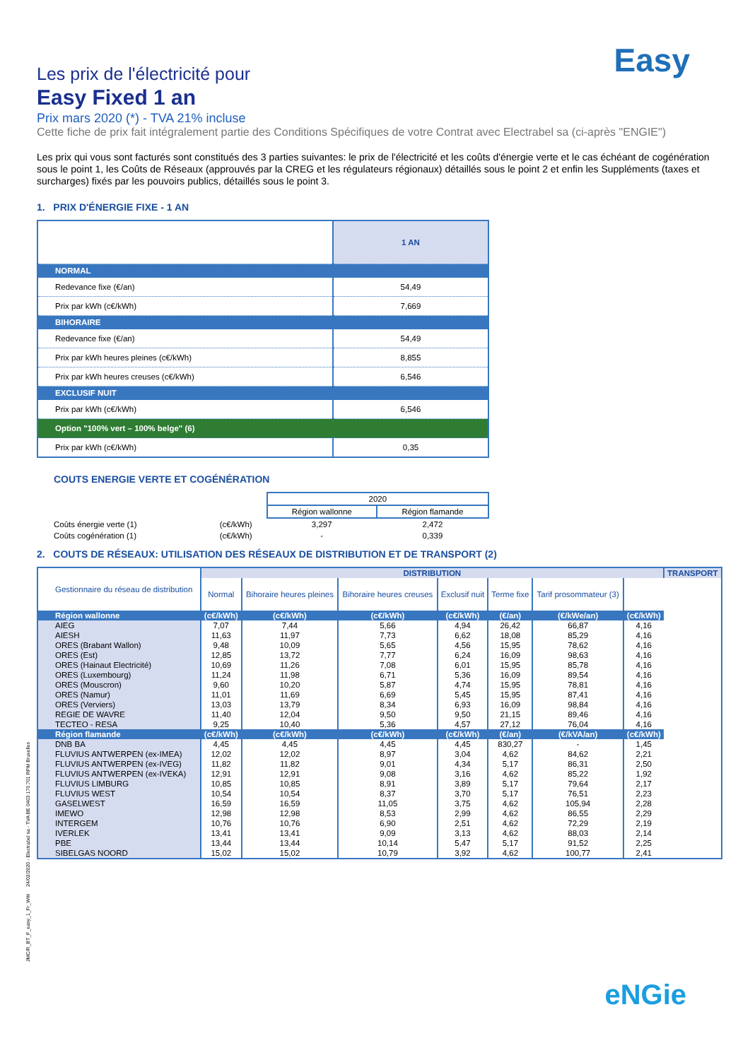Easy
Les prix de l'électricité pour
Easy Fixed 1 an
Prix mars 2020 (*) - TVA 21% incluse
Cette fiche de prix fait intégralement partie des Conditions Spécifiques de votre Contrat avec Electrabel sa (ci-après "ENGIE")
Les prix qui vous sont facturés sont constitués des 3 parties suivantes: le prix de l'électricité et les coûts d'énergie verte et le cas échéant de cogénération sous le point 1, les Coûts de Réseaux (approuvés par la CREG et les régulateurs régionaux) détaillés sous le point 2 et enfin les Suppléments (taxes et surcharges) fixés par les pouvoirs publics, détaillés sous le point 3.
1. PRIX D'ÉNERGIE FIXE - 1 AN
| | 1 AN |
| NORMAL | |
| Redevance fixe (€/an) | 54,49 |
| Prix par kWh (c€/kWh) | 7,669 |
| BIHORAIRE | |
| Redevance fixe (€/an) | 54,49 |
| Prix par kWh heures pleines (c€/kWh) | 8,855 |
| Prix par kWh heures creuses (c€/kWh) | 6,546 |
| EXCLUSIF NUIT | |
| Prix par kWh (c€/kWh) | 6,546 |
| Option "100% vert – 100% belge" (6) | |
| Prix par kWh (c€/kWh) | 0,35 |
COUTS ENERGIE VERTE ET COGÉNÉRATION
| | | 2020 | |
| | | Région wallonne | Région flamande |
| Coûts énergie verte (1) | (c€/kWh) | 3,297 | 2,472 |
| Coûts cogénération (1) | (c€/kWh) | - | 0,339 |
2. COUTS DE RÉSEAUX: UTILISATION DES RÉSEAUX DE DISTRIBUTION ET DE TRANSPORT (2)
| Gestionnaire du réseau de distribution | DISTRIBUTION | | | | | | | TRANSPORT |
| --- | --- | --- | --- | --- | --- | --- | --- | --- |
| | Normal | Bihoraire heures pleines | Bihoraire heures creuses | Exclusif nuit | Terme fixe | Tarif prosommateur (3) | | |
| Région wallonne | (c€/kWh) | (c€/kWh) | (c€/kWh) | (c€/kWh) | (€/an) | (€/kWe/an) | (c€/kWh) | |
| AIEG | 7,07 | 7,44 | 5,66 | 4,94 | 26,42 | 66,87 | 4,16 | |
| AIESH | 11,63 | 11,97 | 7,73 | 6,62 | 18,08 | 85,29 | 4,16 | |
| ORES (Brabant Wallon) | 9,48 | 10,09 | 5,65 | 4,56 | 15,95 | 78,62 | 4,16 | |
| ORES (Est) | 12,85 | 13,72 | 7,77 | 6,24 | 16,09 | 98,63 | 4,16 | |
| ORES (Hainaut Electricité) | 10,69 | 11,26 | 7,08 | 6,01 | 15,95 | 85,78 | 4,16 | |
| ORES (Luxembourg) | 11,24 | 11,98 | 6,71 | 5,36 | 16,09 | 89,54 | 4,16 | |
| ORES (Mouscron) | 9,60 | 10,20 | 5,87 | 4,74 | 15,95 | 78,81 | 4,16 | |
| ORES (Namur) | 11,01 | 11,69 | 6,69 | 5,45 | 15,95 | 87,41 | 4,16 | |
| ORES (Verviers) | 13,03 | 13,79 | 8,34 | 6,93 | 16,09 | 98,84 | 4,16 | |
| REGIE DE WAVRE | 11,40 | 12,04 | 9,50 | 9,50 | 21,15 | 89,46 | 4,16 | |
| TECTEO - RESA | 9,25 | 10,40 | 5,36 | 4,57 | 27,12 | 76,04 | 4,16 | |
| Région flamande | (c€/kWh) | (c€/kWh) | (c€/kWh) | (c€/kWh) | (€/an) | (€/kVA/an) | (c€/kWh) | |
| DNB BA | 4,45 | 4,45 | 4,45 | 4,45 | 830,27 | - | 1,45 | |
| FLUVIUS ANTWERPEN (ex-IMEA) | 12,02 | 12,02 | 8,97 | 3,04 | 4,62 | 84,62 | 2,21 | |
| FLUVIUS ANTWERPEN (ex-IVEG) | 11,82 | 11,82 | 9,01 | 4,34 | 5,17 | 86,31 | 2,50 | |
| FLUVIUS ANTWERPEN (ex-IVEKA) | 12,91 | 12,91 | 9,08 | 3,16 | 4,62 | 85,22 | 1,92 | |
| FLUVIUS LIMBURG | 10,85 | 10,85 | 8,91 | 3,89 | 5,17 | 79,64 | 2,17 | |
| FLUVIUS WEST | 10,54 | 10,54 | 8,37 | 3,70 | 5,17 | 76,51 | 2,23 | |
| GASELWEST | 16,59 | 16,59 | 11,05 | 3,75 | 4,62 | 105,94 | 2,28 | |
| IMEWO | 12,98 | 12,98 | 8,53 | 2,99 | 4,62 | 86,55 | 2,29 | |
| INTERGEM | 10,76 | 10,76 | 6,90 | 2,51 | 4,62 | 72,29 | 2,19 | |
| IVERLEK | 13,41 | 13,41 | 9,09 | 3,13 | 4,62 | 88,03 | 2,14 | |
| PBE | 13,44 | 13,44 | 10,14 | 5,47 | 5,17 | 91,52 | 2,25 | |
| SIBELGAS NOORD | 15,02 | 15,02 | 10,79 | 3,92 | 4,62 | 100,77 | 2,41 | |
JMC/R_BT_F_easy_1_Fr_WW 24/02/2020 - Electrabel sa - TVA BE 0403.170.701 RPM Bruxelles
eNGie